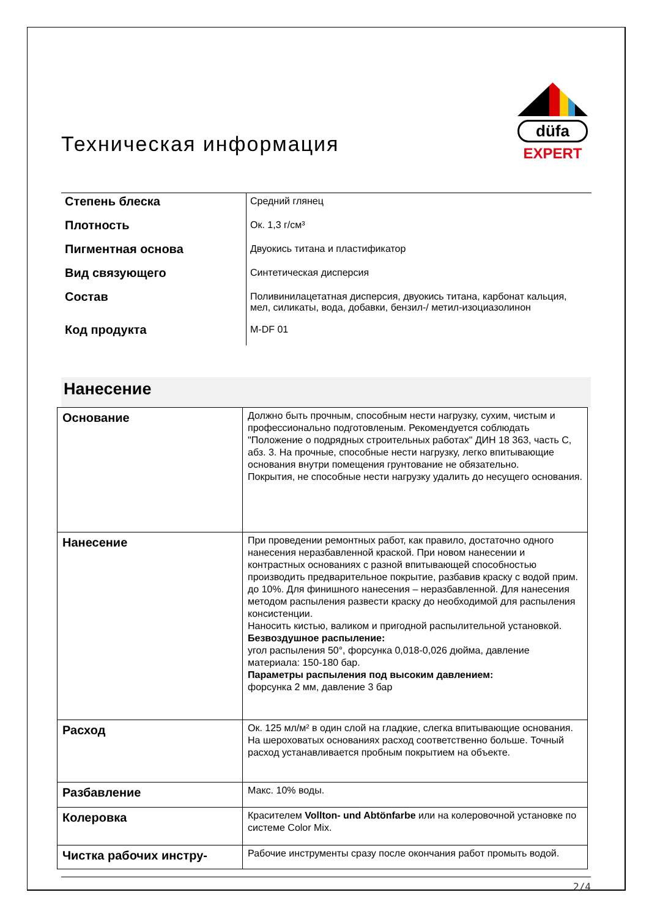Техническая информация
düfa
EXPERT
| Степень блеска | Средний глянец |
| Плотность | Ок. 1,3 г/см³ |
| Пигментная основа | Двуокись титана и пластификатор |
| Вид связующего | Синтетическая дисперсия |
| Состав | Поливинилацетатная дисперсия, двуокись титана, карбонат кальция, мел, силикаты, вода, добавки, бензил-/ метил-изоциазолинон |
| Код продукта | M-DF 01 |
Нанесение
| Основание | Должно быть прочным, способным нести нагрузку, сухим, чистым и профессионально подготовленым. Рекомендуется соблюдать "Положение о подрядных строительных работах" ДИН 18 363, часть С, абз. 3. На прочные, способные нести нагрузку, легко впитывающие основания внутри помещения грунтование не обязательно. Покрытия, не способные нести нагрузку удалить до несущего основания. |
| Нанесение | При проведении ремонтных работ, как правило, достаточно одного нанесения неразбавленной краской. При новом нанесении и контрастных основаниях с разной впитывающей способностью производить предварительное покрытие, разбавив краску с водой прим. до 10%. Для финишного нанесения – неразбавленной. Для нанесения методом распыления развести краску до необходимой для распыления консистенции. Наносить кистью, валиком и пригодной распылительной установкой. Безвоздушное распыление: угол распыления 50°, форсунка 0,018-0,026 дюйма, давление материала: 150-180 бар. Параметры распыления под высоким давлением: форсунка 2 мм, давление 3 бар |
| Расход | Ок. 125 мл/м² в один слой на гладкие, слегка впитывающие основания. На шероховатых основаниях расход соответственно больше. Точный расход устанавливается пробным покрытием на объекте. |
| Разбавление | Макс. 10% воды. |
| Колеровка | Красителем Vollton- und Abtönfarbe или на колеровочной установке по системе Color Mix. |
| Чистка рабочих инстру- | Рабочие инструменты сразу после окончания работ промыть водой. |
2/4